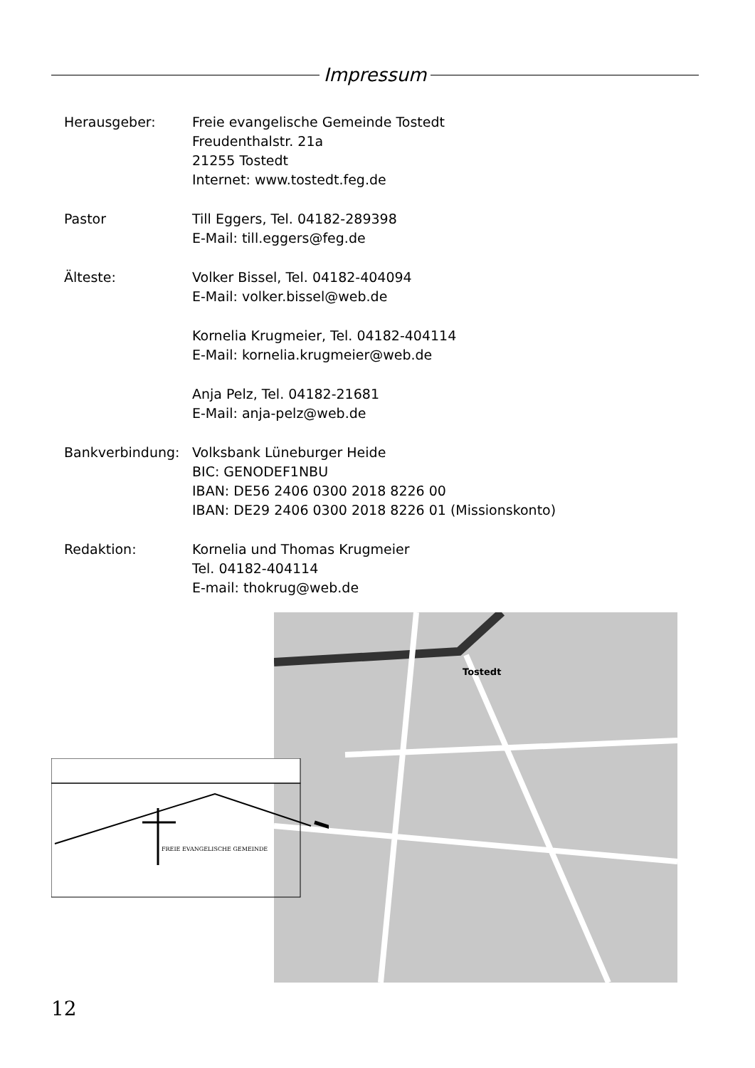Impressum
Herausgeber: Freie evangelische Gemeinde Tostedt
Freudenthalstr. 21a
21255 Tostedt
Internet: www.tostedt.feg.de
Pastor Till Eggers, Tel. 04182-289398
E-Mail: till.eggers@feg.de
Älteste: Volker Bissel, Tel. 04182-404094
E-Mail: volker.bissel@web.de
Kornelia Krugmeier, Tel. 04182-404114
E-Mail: kornelia.krugmeier@web.de
Anja Pelz, Tel. 04182-21681
E-Mail: anja-pelz@web.de
Bankverbindung: Volksbank Lüneburger Heide
BIC: GENODEF1NBU
IBAN: DE56 2406 0300 2018 8226 00
IBAN: DE29 2406 0300 2018 8226 01 (Missionskonto)
Redaktion: Kornelia und Thomas Krugmeier
Tel. 04182-404114
E-mail: thokrug@web.de
Tostedt
FREIE EVANGELISCHE GEMEINDE
12